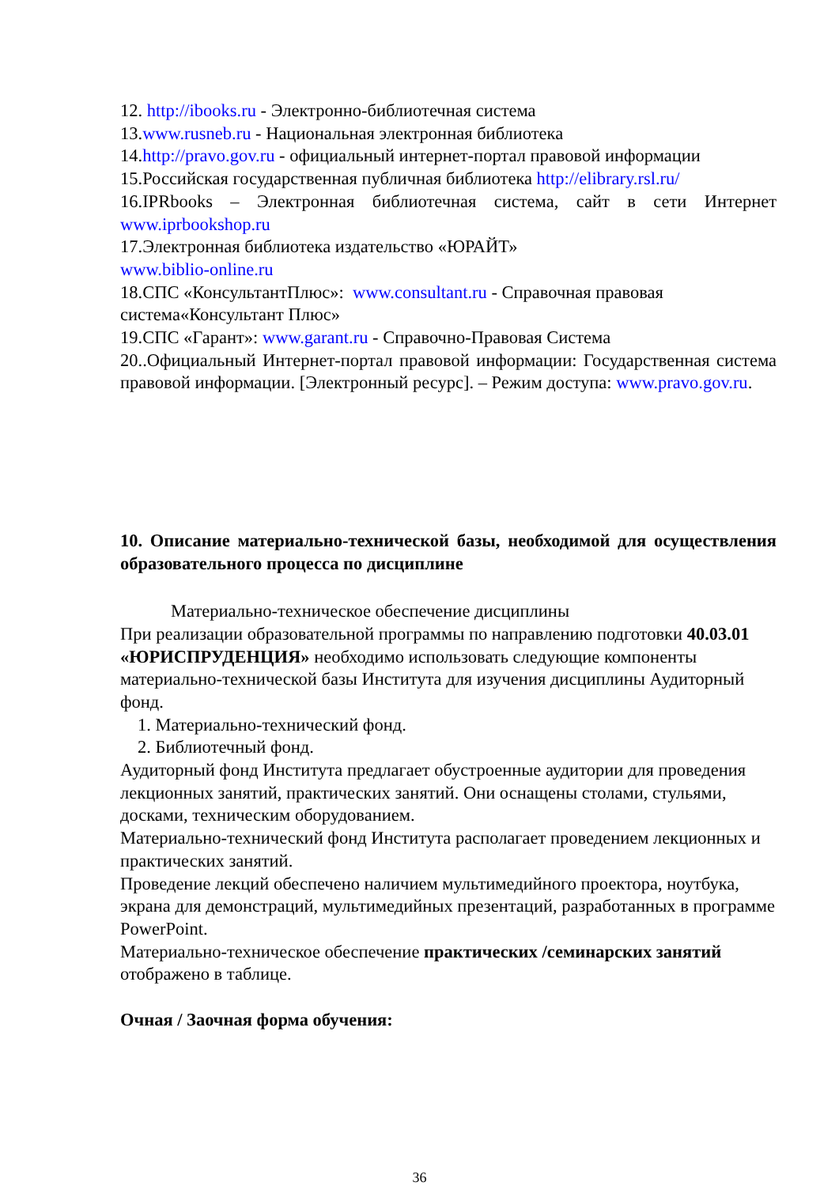12. http://ibooks.ru - Электронно-библиотечная система
13.www.rusneb.ru - Национальная электронная библиотека
14.http://pravo.gov.ru - официальный интернет-портал правовой информации
15.Российская государственная публичная библиотека http://elibrary.rsl.ru/
16.IPRbooks – Электронная библиотечная система, сайт в сети Интернет
www.iprbookshop.ru
17.Электронная библиотека издательство «ЮРАЙТ»
www.biblio-online.ru
18.СПС «КонсультантПлюс»: www.consultant.ru - Справочная правовая система«Консультант Плюс»
19.СПС «Гарант»: www.garant.ru - Справочно-Правовая Система
20..Официальный Интернет-портал правовой информации: Государственная система правовой информации. [Электронный ресурс]. – Режим доступа: www.pravo.gov.ru.
10. Описание материально-технической базы, необходимой для осуществления образовательного процесса по дисциплине
Материально-техническое обеспечение дисциплины
При реализации образовательной программы по направлению подготовки 40.03.01 «ЮРИСПРУДЕНЦИЯ» необходимо использовать следующие компоненты материально-технической базы Института для изучения дисциплины Аудиторный фонд.
1. Материально-технический фонд.
2. Библиотечный фонд.
Аудиторный фонд Института предлагает обустроенные аудитории для проведения лекционных занятий, практических занятий. Они оснащены столами, стульями, досками, техническим оборудованием.
Материально-технический фонд Института располагает проведением лекционных и практических занятий.
Проведение лекций обеспечено наличием мультимедийного проектора, ноутбука, экрана для демонстраций, мультимедийных презентаций, разработанных в программе PowerPoint.
Материально-техническое обеспечение практических /семинарских занятий отображено в таблице.
Очная / Заочная форма обучения:
36